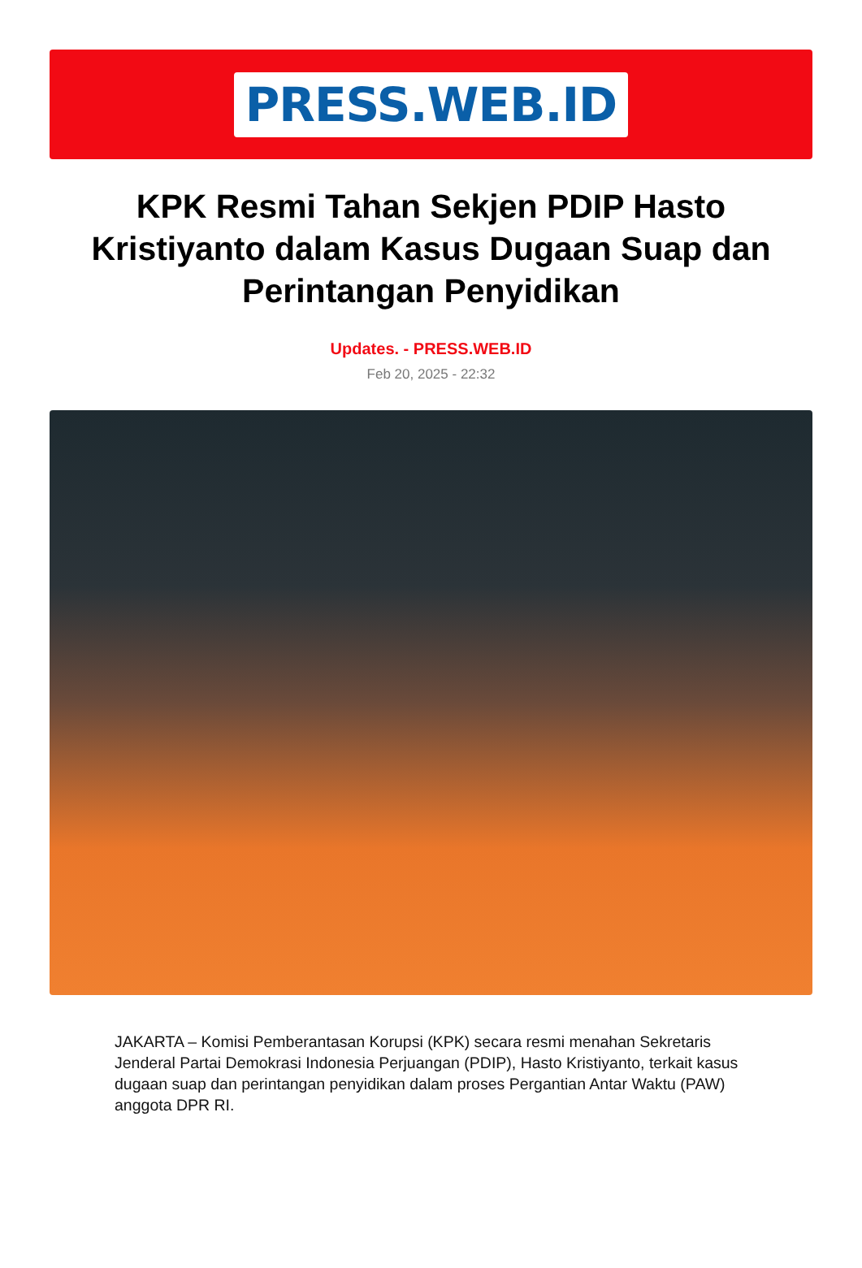PRESS.WEB.ID
KPK Resmi Tahan Sekjen PDIP Hasto Kristiyanto dalam Kasus Dugaan Suap dan Perintangan Penyidikan
Updates. - PRESS.WEB.ID
Feb 20, 2025 - 22:32
JAKARTA – Komisi Pemberantasan Korupsi (KPK) secara resmi menahan Sekretaris Jenderal Partai Demokrasi Indonesia Perjuangan (PDIP), Hasto Kristiyanto, terkait kasus dugaan suap dan perintangan penyidikan dalam proses Pergantian Antar Waktu (PAW) anggota DPR RI.